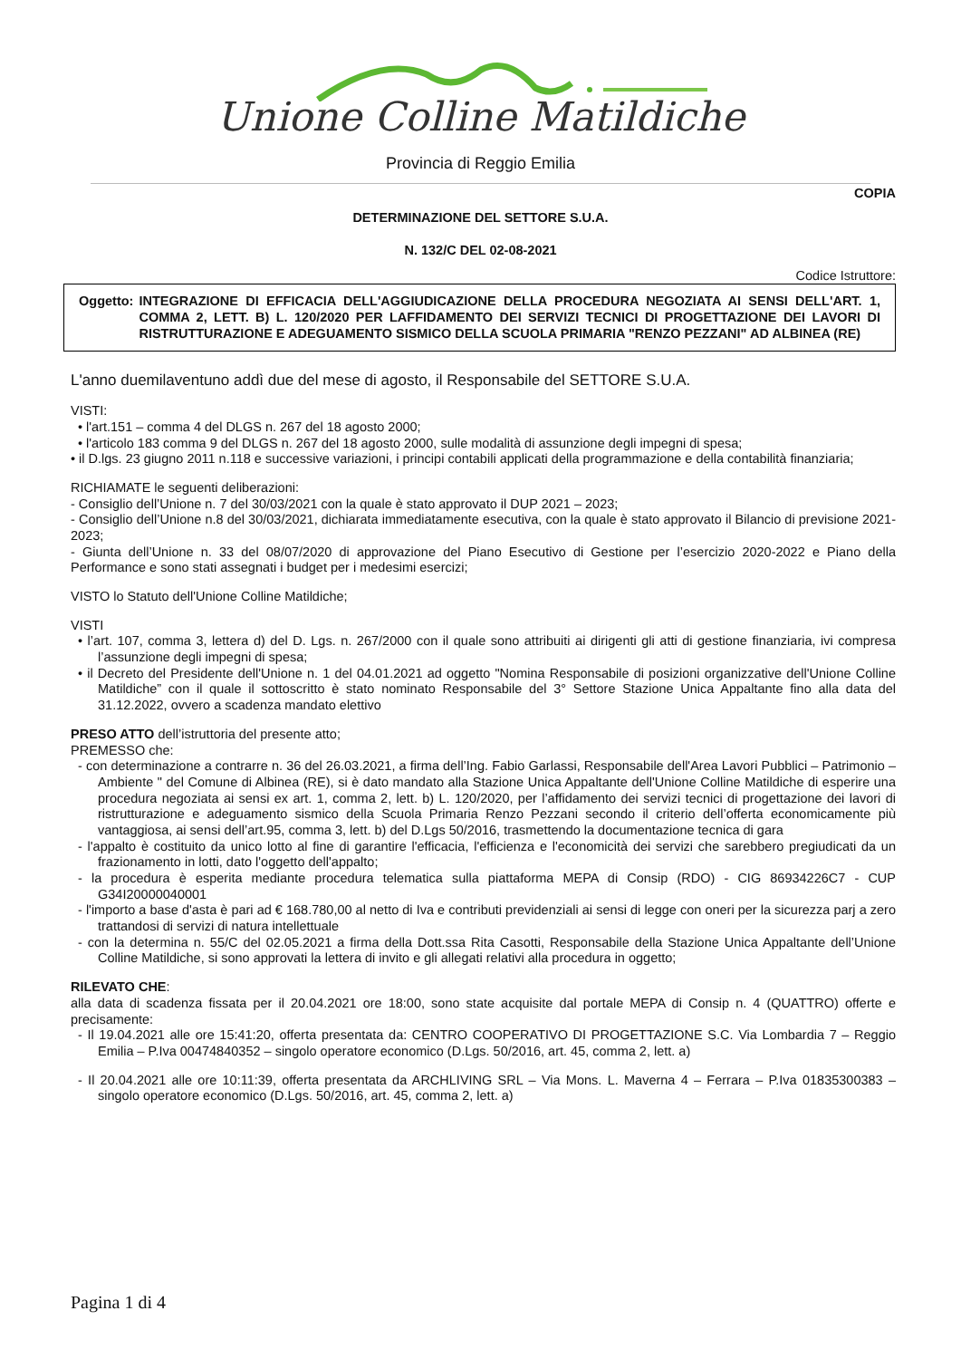Unione Colline Matildiche
Provincia di Reggio Emilia
COPIA
DETERMINAZIONE DEL SETTORE S.U.A.
N. 132/C DEL 02-08-2021
Codice Istruttore:
Oggetto: INTEGRAZIONE DI EFFICACIA DELL'AGGIUDICAZIONE DELLA PROCEDURA NEGOZIATA AI SENSI DELL'ART. 1, COMMA 2, LETT. B) L. 120/2020 PER LAFFIDAMENTO DEI SERVIZI TECNICI DI PROGETTAZIONE DEI LAVORI DI RISTRUTTURAZIONE E ADEGUAMENTO SISMICO DELLA SCUOLA PRIMARIA "RENZO PEZZANI" AD ALBINEA (RE)
L'anno duemilaventuno addì due del mese di agosto, il Responsabile del SETTORE S.U.A.
VISTI:
• l'art.151 – comma 4 del DLGS n. 267 del 18 agosto 2000;
• l'articolo 183 comma 9 del DLGS n. 267 del 18 agosto 2000, sulle modalità di assunzione degli impegni di spesa;
• il D.lgs. 23 giugno 2011 n.118 e successive variazioni, i principi contabili applicati della programmazione e della contabilità finanziaria;
RICHIAMATE le seguenti deliberazioni:
- Consiglio dell’Unione n. 7 del 30/03/2021 con la quale è stato approvato il DUP 2021 – 2023;
- Consiglio dell’Unione n.8 del 30/03/2021, dichiarata immediatamente esecutiva, con la quale è stato approvato il Bilancio di previsione 2021-2023;
- Giunta dell’Unione n. 33 del 08/07/2020 di approvazione del Piano Esecutivo di Gestione per l’esercizio 2020-2022 e Piano della Performance e sono stati assegnati i budget per i medesimi esercizi;
VISTO lo Statuto dell'Unione Colline Matildiche;
VISTI
• l’art. 107, comma 3, lettera d) del D. Lgs. n. 267/2000 con il quale sono attribuiti ai dirigenti gli atti di gestione finanziaria, ivi compresa l’assunzione degli impegni di spesa;
• il Decreto del Presidente dell'Unione n. 1 del 04.01.2021 ad oggetto "Nomina Responsabile di posizioni organizzative dell'Unione Colline Matildiche” con il quale il sottoscritto è stato nominato Responsabile del 3° Settore Stazione Unica Appaltante fino alla data del 31.12.2022, ovvero a scadenza mandato elettivo
PRESO ATTO dell’istruttoria del presente atto;
PREMESSO che:
- con determinazione a contrarre n. 36 del 26.03.2021, a firma dell’Ing. Fabio Garlassi, Responsabile dell'Area Lavori Pubblici – Patrimonio – Ambiente " del Comune di Albinea (RE), si è dato mandato alla Stazione Unica Appaltante dell'Unione Colline Matildiche di esperire una procedura negoziata ai sensi ex art. 1, comma 2, lett. b) L. 120/2020, per l’affidamento dei servizi tecnici di progettazione dei lavori di ristrutturazione e adeguamento sismico della Scuola Primaria Renzo Pezzani secondo il criterio dell’offerta economicamente più vantaggiosa, ai sensi dell’art.95, comma 3, lett. b) del D.Lgs 50/2016, trasmettendo la documentazione tecnica di gara
- l'appalto è costituito da unico lotto al fine di garantire l'efficacia, l'efficienza e l'economicità dei servizi che sarebbero pregiudicati da un frazionamento in lotti, dato l'oggetto dell'appalto;
- la procedura è esperita mediante procedura telematica sulla piattaforma MEPA di Consip (RDO) - CIG 86934226C7 - CUP G34I20000040001
- l'importo a base d'asta è pari ad € 168.780,00 al netto di Iva e contributi previdenziali ai sensi di legge con oneri per la sicurezza parj a zero trattandosi di servizi di natura intellettuale
- con la determina n. 55/C del 02.05.2021 a firma della Dott.ssa Rita Casotti, Responsabile della Stazione Unica Appaltante dell’Unione Colline Matildiche, si sono approvati la lettera di invito e gli allegati relativi alla procedura in oggetto;
RILEVATO CHE:
alla data di scadenza fissata per il 20.04.2021 ore 18:00, sono state acquisite dal portale MEPA di Consip n. 4 (QUATTRO) offerte e precisamente:
- Il 19.04.2021 alle ore 15:41:20, offerta presentata da: CENTRO COOPERATIVO DI PROGETTAZIONE S.C. Via Lombardia 7 – Reggio Emilia – P.Iva 00474840352 – singolo operatore economico (D.Lgs. 50/2016, art. 45, comma 2, lett. a)
- Il 20.04.2021 alle ore 10:11:39, offerta presentata da ARCHLIVING SRL – Via Mons. L. Maverna 4 – Ferrara – P.Iva 01835300383 – singolo operatore economico (D.Lgs. 50/2016, art. 45, comma 2, lett. a)
Pagina 1 di 4